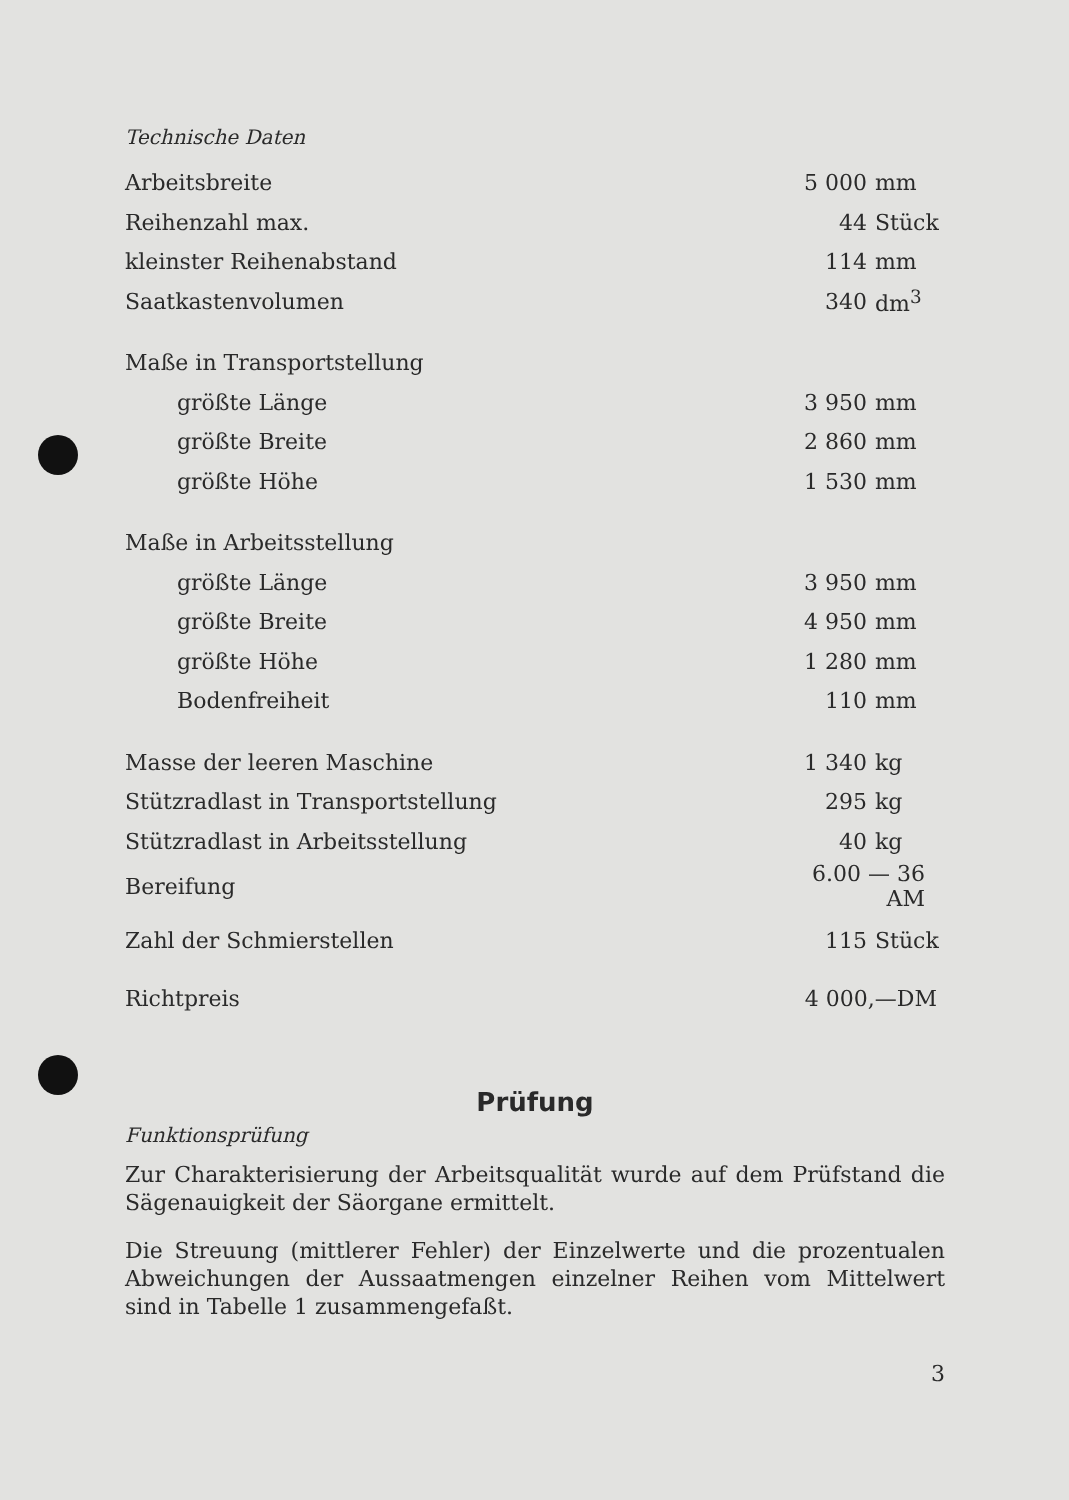Technische Daten
| Arbeitsbreite | 5 000 | mm |
| Reihenzahl max. | 44 | Stück |
| kleinster Reihenabstand | 114 | mm |
| Saatkastenvolumen | 340 | dm<sup>3</sup> |
| Maße in Transportstellung | | |
| größte Länge | 3 950 | mm |
| größte Breite | 2 860 | mm |
| größte Höhe | 1 530 | mm |
| Maße in Arbeitsstellung | | |
| größte Länge | 3 950 | mm |
| größte Breite | 4 950 | mm |
| größte Höhe | 1 280 | mm |
| Bodenfreiheit | 110 | mm |
| Masse der leeren Maschine | 1 340 | kg |
| Stützradlast in Transportstellung | 295 | kg |
| Stützradlast in Arbeitsstellung | 40 | kg |
| Bereifung | 6.00 — 36 AM | |
| Zahl der Schmierstellen | 115 | Stück |
| Richtpreis | 4 000,—DM | |
Prüfung
Funktionsprüfung
Zur Charakterisierung der Arbeitsqualität wurde auf dem Prüfstand die Sägenauigkeit der Säorgane ermittelt.
Die Streuung (mittlerer Fehler) der Einzelwerte und die prozentualen Abweichungen der Aussaatmengen einzelner Reihen vom Mittelwert sind in Tabelle 1 zusammengefaßt.
3